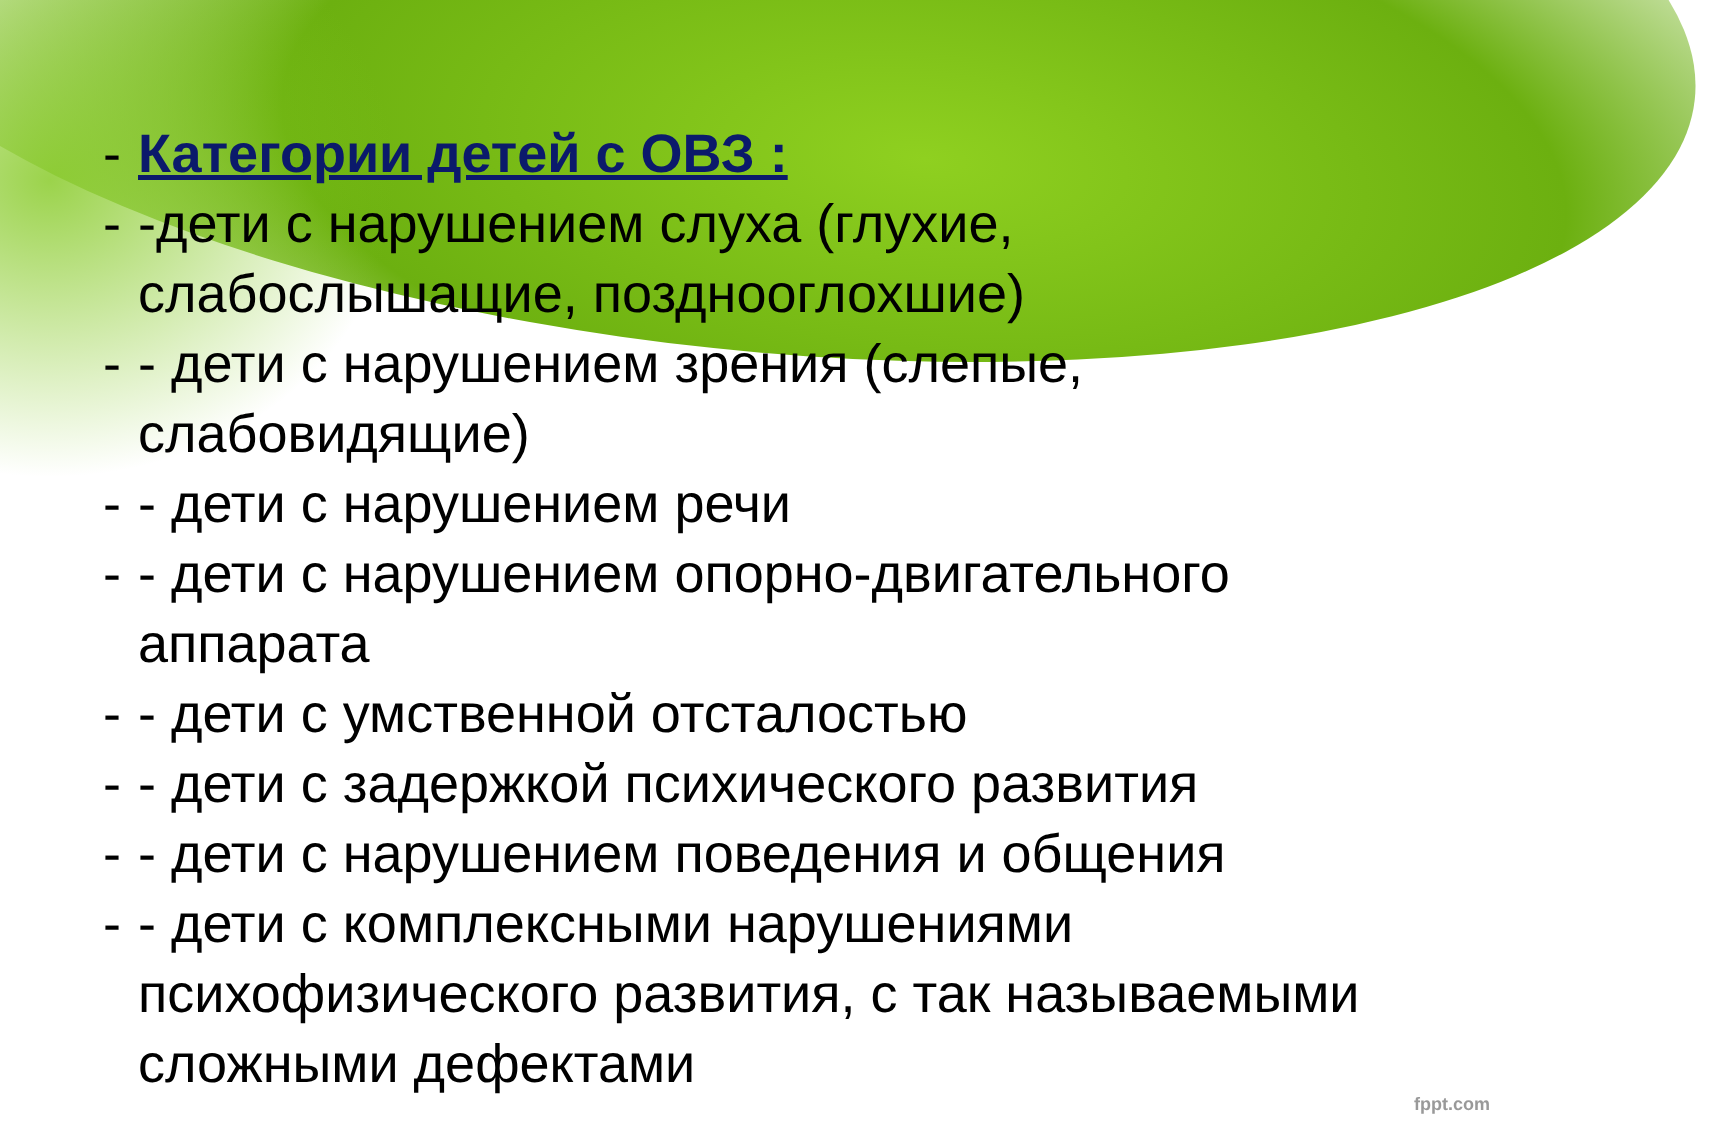- Категории детей с ОВЗ :
- -дети с нарушением слуха (глухие, слабослышащие, позднооглохшие)
- - дети с нарушением зрения (слепые, слабовидящие)
- - дети с нарушением речи
- - дети с нарушением опорно-двигательного аппарата
- - дети с умственной отсталостью
- - дети с задержкой психического развития
- - дети с нарушением поведения и общения
- - дети с комплексными нарушениями психофизического развития, с так называемыми сложными дефектами
fppt.com